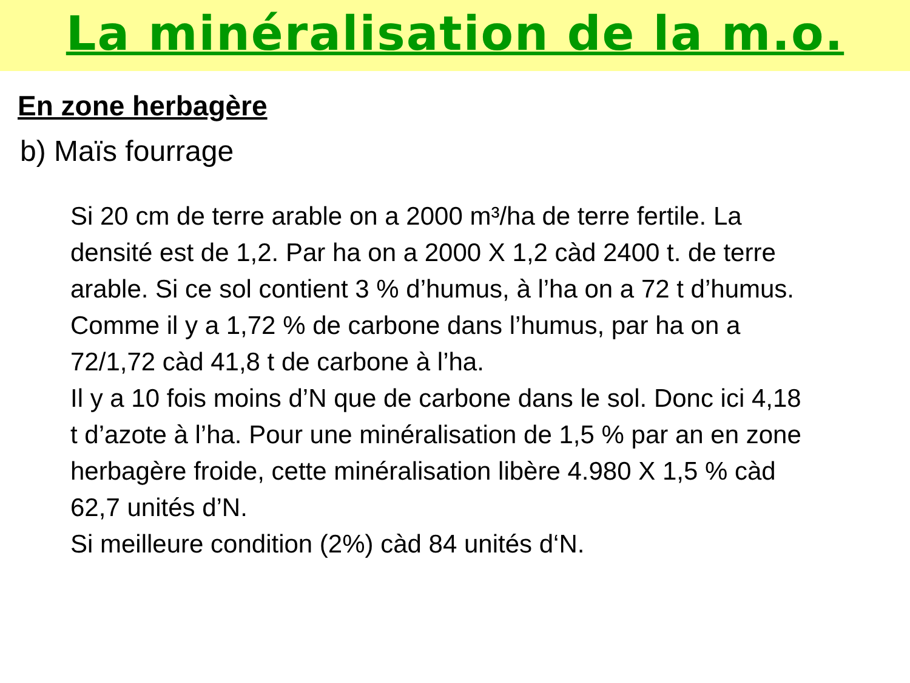La minéralisation de la m.o.
En zone herbagère
b) Maïs fourrage
Si 20 cm de terre arable on a 2000 m³/ha de terre fertile. La densité est de 1,2. Par ha on a 2000 X 1,2 càd 2400 t. de terre arable. Si ce sol contient 3 % d’humus, à l’ha on a 72 t d’humus. Comme il y a 1,72 % de carbone dans l’humus, par ha on a 72/1,72 càd 41,8 t de carbone à l’ha.
Il y a 10 fois moins d’N que de carbone dans le sol. Donc ici 4,18 t d’azote à l’ha. Pour une minéralisation de 1,5 % par an en zone herbagère froide, cette minéralisation libère 4.980 X 1,5 % càd 62,7 unités d’N.
Si meilleure condition (2%) càd 84 unités d‘N.